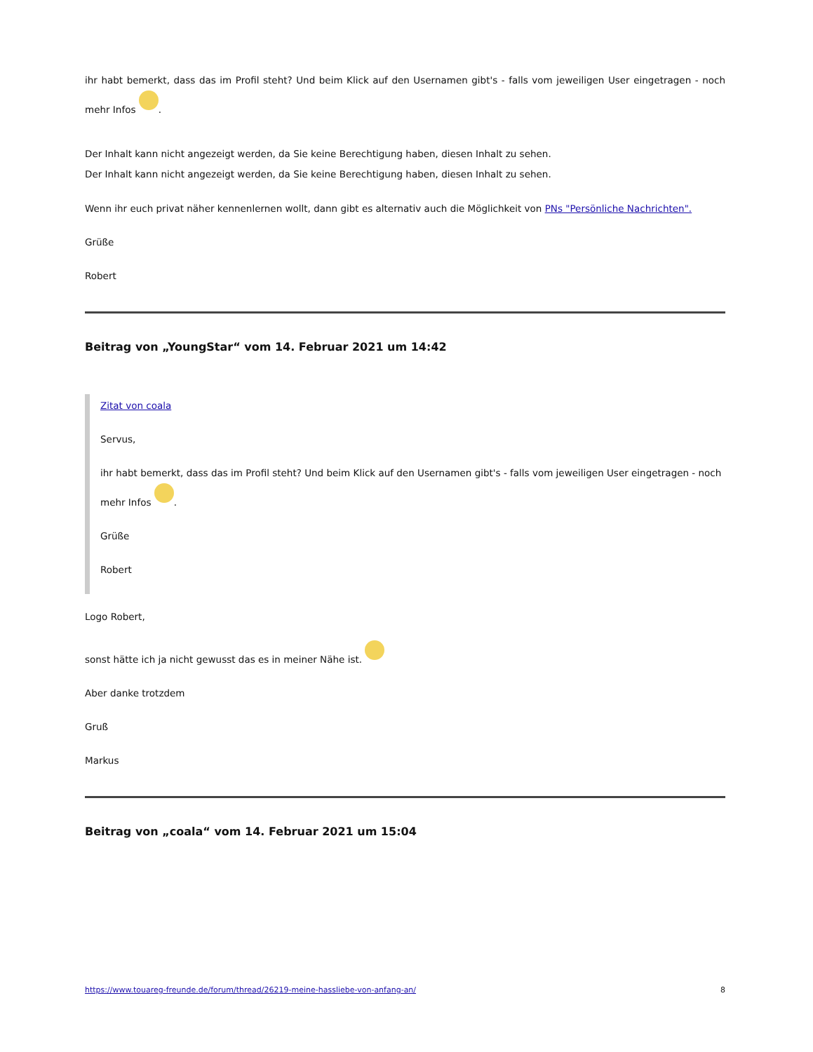ihr habt bemerkt, dass das im Profil steht? Und beim Klick auf den Usernamen gibt's - falls vom jeweiligen User eingetragen - noch mehr Infos .
Der Inhalt kann nicht angezeigt werden, da Sie keine Berechtigung haben, diesen Inhalt zu sehen.
Der Inhalt kann nicht angezeigt werden, da Sie keine Berechtigung haben, diesen Inhalt zu sehen.
Wenn ihr euch privat näher kennenlernen wollt, dann gibt es alternativ auch die Möglichkeit von PNs "Persönliche Nachrichten".
Grüße
Robert
Beitrag von „YoungStar“ vom 14. Februar 2021 um 14:42
Zitat von coala
Servus,
ihr habt bemerkt, dass das im Profil steht? Und beim Klick auf den Usernamen gibt's - falls vom jeweiligen User eingetragen - noch mehr Infos .
Grüße
Robert
Logo Robert,
sonst hätte ich ja nicht gewusst das es in meiner Nähe ist.
Aber danke trotzdem
Gruß
Markus
Beitrag von „coala“ vom 14. Februar 2021 um 15:04
https://www.touareg-freunde.de/forum/thread/26219-meine-hassliebe-von-anfang-an/ 8